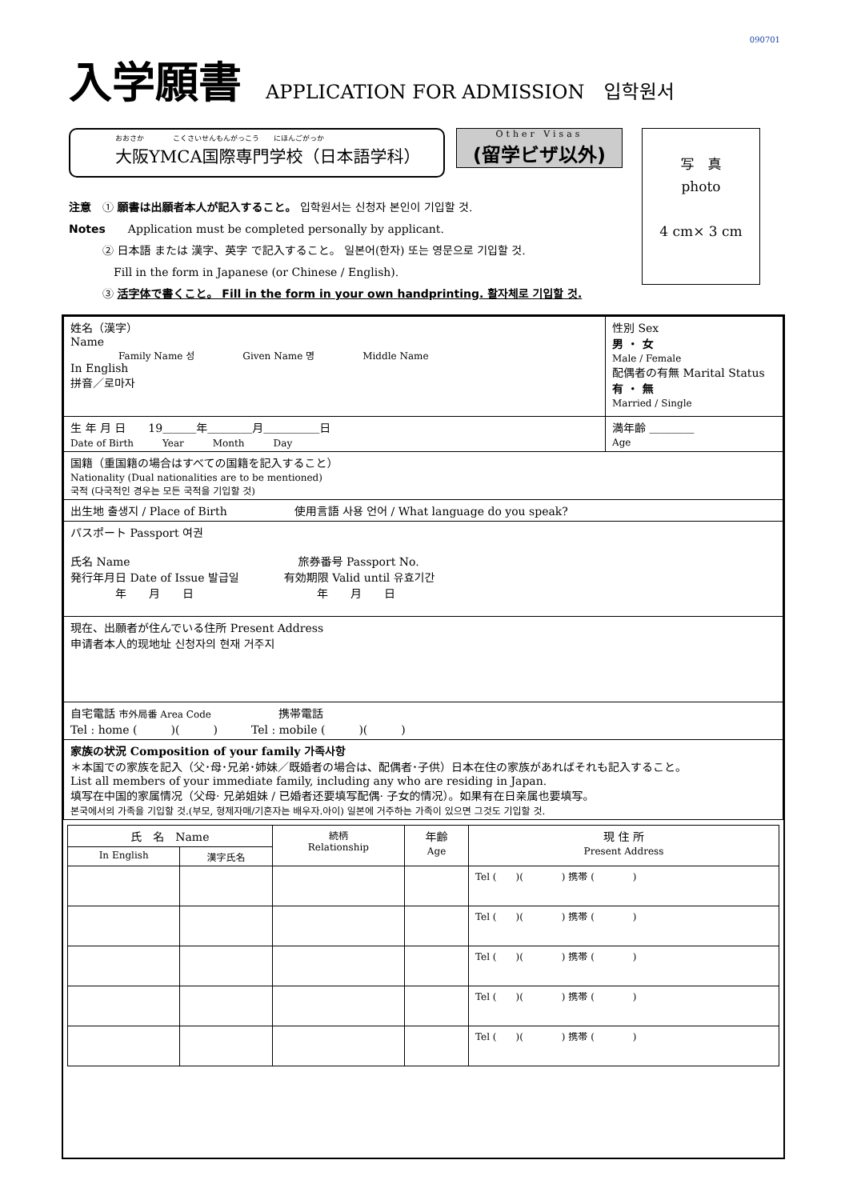090701
入学願書 APPLICATION FOR ADMISSION　입학원서
おおさか　　　　こくさいせんもんがっこう　　にほんごがっか
大阪YMCA国際専門学校（日本語学科）
Other Visas
(留学ビザ以外)
写　真
photo
4 cm× 3 cm
注意　① 願書は出願者本人が記入すること。 입학원서는 신청자 본인이 기입할 것.
Notes　　Application must be completed personally by applicant.
　　　② 日本語 または 漢字、英字 で記入すること。 일본어(한자) 또는 영문으로 기입할 것.
　　　　Fill in the form in Japanese (or Chinese / English).
　　　③ 活字体で書くこと。 Fill in the form in your own handprinting. 활자체로 기입할 것.
| 姓名（漢字） Name Family Name 성 Given Name 명 Middle Name In English 拼音／로마자 | 性別 Sex 男 ・ 女 Male / Female 配偶者の有無 Marital Status 有 ・ 無 Married / Single |
| 生 年 月 日 19＿＿＿年＿＿＿＿月＿＿＿＿＿日 Date of Birth Year Month Day | 満年齢 ＿＿＿＿ Age |
| 国籍（重国籍の場合はすべての国籍を記入すること） Nationality (Dual nationalities are to be mentioned) 국적 (다국적인 경우는 모든 국적을 기입할 것) | |
| 出生地 출생지 / Place of Birth 使用言語 사용 언어 / What language do you speak? | |
| パスポート Passport 여권 氏名 Name 旅券番号 Passport No. 発行年月日 Date of Issue 발급일 有効期限 Valid until 유효기간 年 月 日 年 月 日 | |
| 現在、出願者が住んでいる住所 Present Address 申请者本人的现地址 신청자의 현재 거주지 | |
| 自宅電話 市外局番 Area Code 携帯電話 Tel : home ( )( ) Tel : mobile ( )( ) | |
| 家族の状況 Composition of your family 가족사항 ＊本国での家族を記入（父･母･兄弟･姉妹／既婚者の場合は、配偶者･子供）日本在住の家族があればそれも記入すること。 List all members of your immediate family, including any who are residing in Japan. 填写在中国的家属情况（父母· 兄弟姐妹 / 已婚者还要填写配偶· 子女的情况）。如果有在日亲属也要填写。 본국에서의 가족을 기입할 것.(부모, 형제자매/기혼자는 배우자.아이) 일본에 거주하는 가족이 있으면 그것도 기입할 것. | |
| 氏 名 Name | | 続柄 Relationship | 年齢 Age | 現 住 所 Present Address |
| --- | --- | --- | --- | --- |
| In English | 漢字氏名 | | | |
| | | | | Tel ( )( ) 携帯 ( ) |
| | | | | Tel ( )( ) 携帯 ( ) |
| | | | | Tel ( )( ) 携帯 ( ) |
| | | | | Tel ( )( ) 携帯 ( ) |
| | | | | Tel ( )( ) 携帯 ( ) |